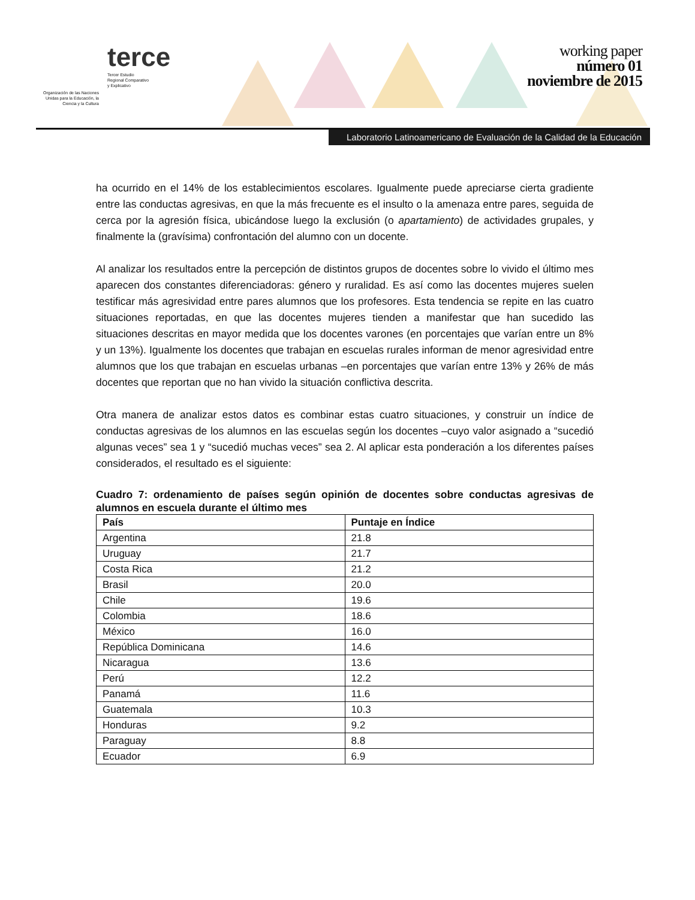Organización de las Naciones Unidas para la Educación, la Ciencia y la Cultura
terce
Tercer Estudio
Regional Comparativo
y Explicativo
working paper
número 01
noviembre de 2015
Laboratorio Latinoamericano de Evaluación de la Calidad de la Educación
ha ocurrido en el 14% de los establecimientos escolares. Igualmente puede apreciarse cierta gradiente entre las conductas agresivas, en que la más frecuente es el insulto o la amenaza entre pares, seguida de cerca por la agresión física, ubicándose luego la exclusión (o apartamiento) de actividades grupales, y finalmente la (gravísima) confrontación del alumno con un docente.
Al analizar los resultados entre la percepción de distintos grupos de docentes sobre lo vivido el último mes aparecen dos constantes diferenciadoras: género y ruralidad. Es así como las docentes mujeres suelen testificar más agresividad entre pares alumnos que los profesores. Esta tendencia se repite en las cuatro situaciones reportadas, en que las docentes mujeres tienden a manifestar que han sucedido las situaciones descritas en mayor medida que los docentes varones (en porcentajes que varían entre un 8% y un 13%). Igualmente los docentes que trabajan en escuelas rurales informan de menor agresividad entre alumnos que los que trabajan en escuelas urbanas –en porcentajes que varían entre 13% y 26% de más docentes que reportan que no han vivido la situación conflictiva descrita.
Otra manera de analizar estos datos es combinar estas cuatro situaciones, y construir un índice de conductas agresivas de los alumnos en las escuelas según los docentes –cuyo valor asignado a “sucedió algunas veces” sea 1 y “sucedió muchas veces” sea 2. Al aplicar esta ponderación a los diferentes países considerados, el resultado es el siguiente:
Cuadro 7: ordenamiento de países según opinión de docentes sobre conductas agresivas de alumnos en escuela durante el último mes
| País | Puntaje en Índice |
| --- | --- |
| Argentina | 21.8 |
| Uruguay | 21.7 |
| Costa Rica | 21.2 |
| Brasil | 20.0 |
| Chile | 19.6 |
| Colombia | 18.6 |
| México | 16.0 |
| República Dominicana | 14.6 |
| Nicaragua | 13.6 |
| Perú | 12.2 |
| Panamá | 11.6 |
| Guatemala | 10.3 |
| Honduras | 9.2 |
| Paraguay | 8.8 |
| Ecuador | 6.9 |